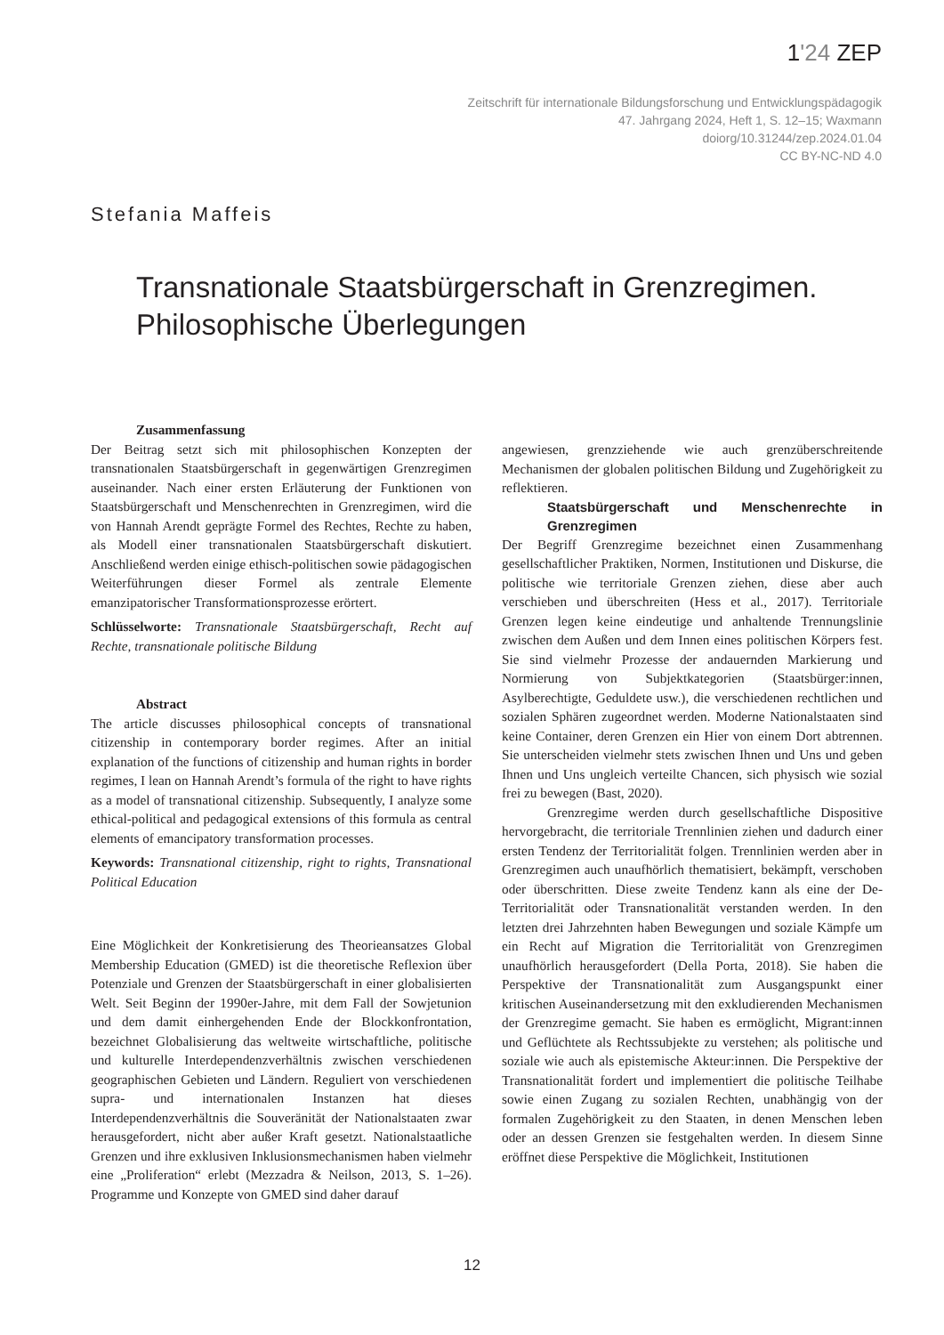1'24 ZEP
Zeitschrift für internationale Bildungsforschung und Entwicklungspädagogik
47. Jahrgang 2024, Heft 1, S. 12–15; Waxmann
doiorg/10.31244/zep.2024.01.04
CC BY-NC-ND 4.0
Stefania Maffeis
Transnationale Staatsbürgerschaft in Grenzregimen. Philosophische Überlegungen
Zusammenfassung
Der Beitrag setzt sich mit philosophischen Konzepten der transnationalen Staatsbürgerschaft in gegenwärtigen Grenzregimen auseinander. Nach einer ersten Erläuterung der Funktionen von Staatsbürgerschaft und Menschenrechten in Grenzregimen, wird die von Hannah Arendt geprägte Formel des Rechtes, Rechte zu haben, als Modell einer transnationalen Staatsbürgerschaft diskutiert. Anschließend werden einige ethisch-politischen sowie pädagogischen Weiterführungen dieser Formel als zentrale Elemente emanzipatorischer Transformationsprozesse erörtert.
Schlüsselworte: Transnationale Staatsbürgerschaft, Recht auf Rechte, transnationale politische Bildung
Abstract
The article discusses philosophical concepts of transnational citizenship in contemporary border regimes. After an initial explanation of the functions of citizenship and human rights in border regimes, I lean on Hannah Arendt’s formula of the right to have rights as a model of transnational citizenship. Subsequently, I analyze some ethical-political and pedagogical extensions of this formula as central elements of emancipatory transformation processes.
Keywords: Transnational citizenship, right to rights, Transnational Political Education
Eine Möglichkeit der Konkretisierung des Theorieansatzes Global Membership Education (GMED) ist die theoretische Reflexion über Potenziale und Grenzen der Staatsbürgerschaft in einer globalisierten Welt. Seit Beginn der 1990er-Jahre, mit dem Fall der Sowjetunion und dem damit einhergehenden Ende der Blockkonfrontation, bezeichnet Globalisierung das weltweite wirtschaftliche, politische und kulturelle Interdependenzverhältnis zwischen verschiedenen geographischen Gebieten und Ländern. Reguliert von verschiedenen supra- und internationalen Instanzen hat dieses Interdependenzverhältnis die Souveränität der Nationalstaaten zwar herausgefordert, nicht aber außer Kraft gesetzt. Nationalstaatliche Grenzen und ihre exklusiven Inklusionsmechanismen haben vielmehr eine „Proliferation“ erlebt (Mezzadra & Neilson, 2013, S. 1–26). Programme und Konzepte von GMED sind daher darauf
angewiesen, grenzziehende wie auch grenzüberschreitende Mechanismen der globalen politischen Bildung und Zugehörigkeit zu reflektieren.
Staatsbürgerschaft und Menschenrechte in Grenzregimen
Der Begriff Grenzregime bezeichnet einen Zusammenhang gesellschaftlicher Praktiken, Normen, Institutionen und Diskurse, die politische wie territoriale Grenzen ziehen, diese aber auch verschieben und überschreiten (Hess et al., 2017). Territoriale Grenzen legen keine eindeutige und anhaltende Trennungslinie zwischen dem Außen und dem Innen eines politischen Körpers fest. Sie sind vielmehr Prozesse der andauernden Markierung und Normierung von Subjektkategorien (Staatsbürger:innen, Asylberechtigte, Geduldete usw.), die verschiedenen rechtlichen und sozialen Sphären zugeordnet werden. Moderne Nationalstaaten sind keine Container, deren Grenzen ein Hier von einem Dort abtrennen. Sie unterscheiden vielmehr stets zwischen Ihnen und Uns und geben Ihnen und Uns ungleich verteilte Chancen, sich physisch wie sozial frei zu bewegen (Bast, 2020).
Grenzregime werden durch gesellschaftliche Dispositive hervorgebracht, die territoriale Trennlinien ziehen und dadurch einer ersten Tendenz der Territorialität folgen. Trennlinien werden aber in Grenzregimen auch unaufhörlich thematisiert, bekämpft, verschoben oder überschritten. Diese zweite Tendenz kann als eine der De-Territorialität oder Transnationalität verstanden werden. In den letzten drei Jahrzehnten haben Bewegungen und soziale Kämpfe um ein Recht auf Migration die Territorialität von Grenzregimen unaufhörlich herausgefordert (Della Porta, 2018). Sie haben die Perspektive der Transnationalität zum Ausgangspunkt einer kritischen Auseinandersetzung mit den exkludierenden Mechanismen der Grenzregime gemacht. Sie haben es ermöglicht, Migrant:innen und Geflüchtete als Rechtssubjekte zu verstehen; als politische und soziale wie auch als epistemische Akteur:innen. Die Perspektive der Transnationalität fordert und implementiert die politische Teilhabe sowie einen Zugang zu sozialen Rechten, unabhängig von der formalen Zugehörigkeit zu den Staaten, in denen Menschen leben oder an dessen Grenzen sie festgehalten werden. In diesem Sinne eröffnet diese Perspektive die Möglichkeit, Institutionen
12